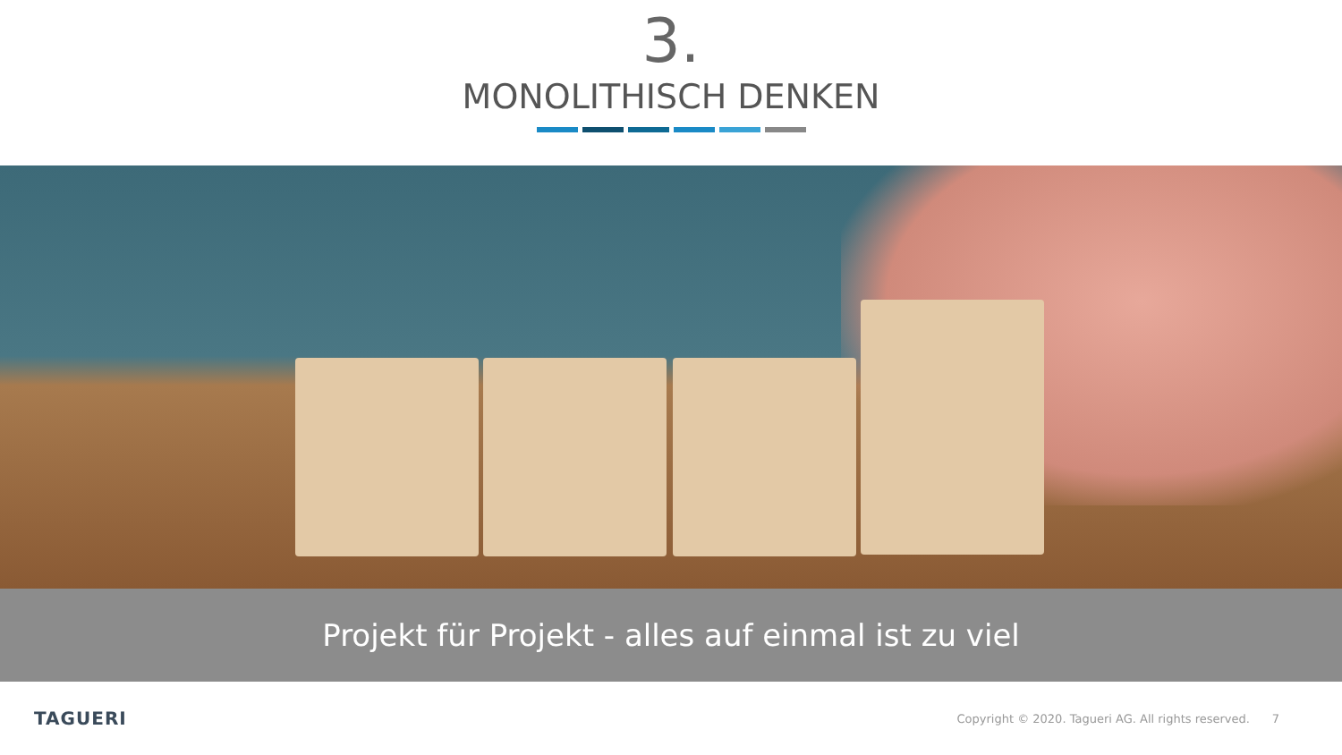3.
MONOLITHISCH DENKEN
Projekt für Projekt - alles auf einmal ist zu viel
TAGUERI Copyright © 2020. Tagueri AG. All rights reserved. 7